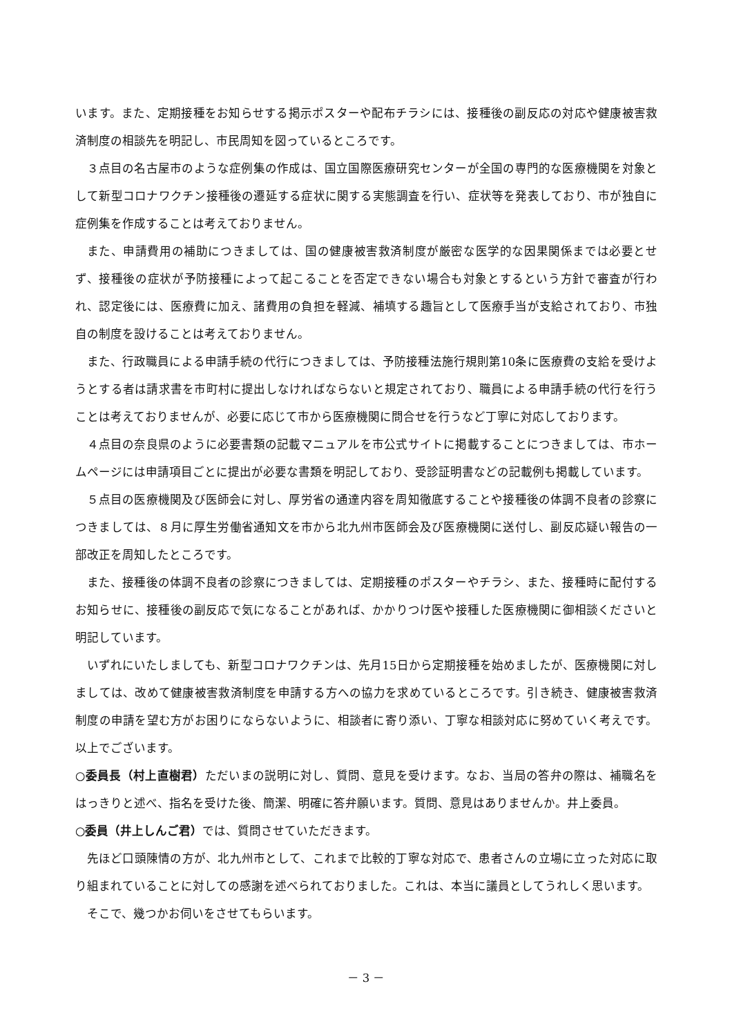います。また、定期接種をお知らせする掲示ポスターや配布チラシには、接種後の副反応の対応や健康被害救済制度の相談先を明記し、市民周知を図っているところです。
３点目の名古屋市のような症例集の作成は、国立国際医療研究センターが全国の専門的な医療機関を対象として新型コロナワクチン接種後の遷延する症状に関する実態調査を行い、症状等を発表しており、市が独自に症例集を作成することは考えておりません。
また、申請費用の補助につきましては、国の健康被害救済制度が厳密な医学的な因果関係までは必要とせず、接種後の症状が予防接種によって起こることを否定できない場合も対象とするという方針で審査が行われ、認定後には、医療費に加え、諸費用の負担を軽減、補填する趣旨として医療手当が支給されており、市独自の制度を設けることは考えておりません。
また、行政職員による申請手続の代行につきましては、予防接種法施行規則第10条に医療費の支給を受けようとする者は請求書を市町村に提出しなければならないと規定されており、職員による申請手続の代行を行うことは考えておりませんが、必要に応じて市から医療機関に問合せを行うなど丁寧に対応しております。
４点目の奈良県のように必要書類の記載マニュアルを市公式サイトに掲載することにつきましては、市ホームページには申請項目ごとに提出が必要な書類を明記しており、受診証明書などの記載例も掲載しています。
５点目の医療機関及び医師会に対し、厚労省の通達内容を周知徹底することや接種後の体調不良者の診察につきましては、８月に厚生労働省通知文を市から北九州市医師会及び医療機関に送付し、副反応疑い報告の一部改正を周知したところです。
また、接種後の体調不良者の診察につきましては、定期接種のポスターやチラシ、また、接種時に配付するお知らせに、接種後の副反応で気になることがあれば、かかりつけ医や接種した医療機関に御相談くださいと明記しています。
いずれにいたしましても、新型コロナワクチンは、先月15日から定期接種を始めましたが、医療機関に対しましては、改めて健康被害救済制度を申請する方への協力を求めているところです。引き続き、健康被害救済制度の申請を望む方がお困りにならないように、相談者に寄り添い、丁寧な相談対応に努めていく考えです。以上でございます。
○委員長（村上直樹君）ただいまの説明に対し、質問、意見を受けます。なお、当局の答弁の際は、補職名をはっきりと述べ、指名を受けた後、簡潔、明確に答弁願います。質問、意見はありませんか。井上委員。
○委員（井上しんご君）では、質問させていただきます。
先ほど口頭陳情の方が、北九州市として、これまで比較的丁寧な対応で、患者さんの立場に立った対応に取り組まれていることに対しての感謝を述べられておりました。これは、本当に議員としてうれしく思います。
そこで、幾つかお伺いをさせてもらいます。
－ 3 －